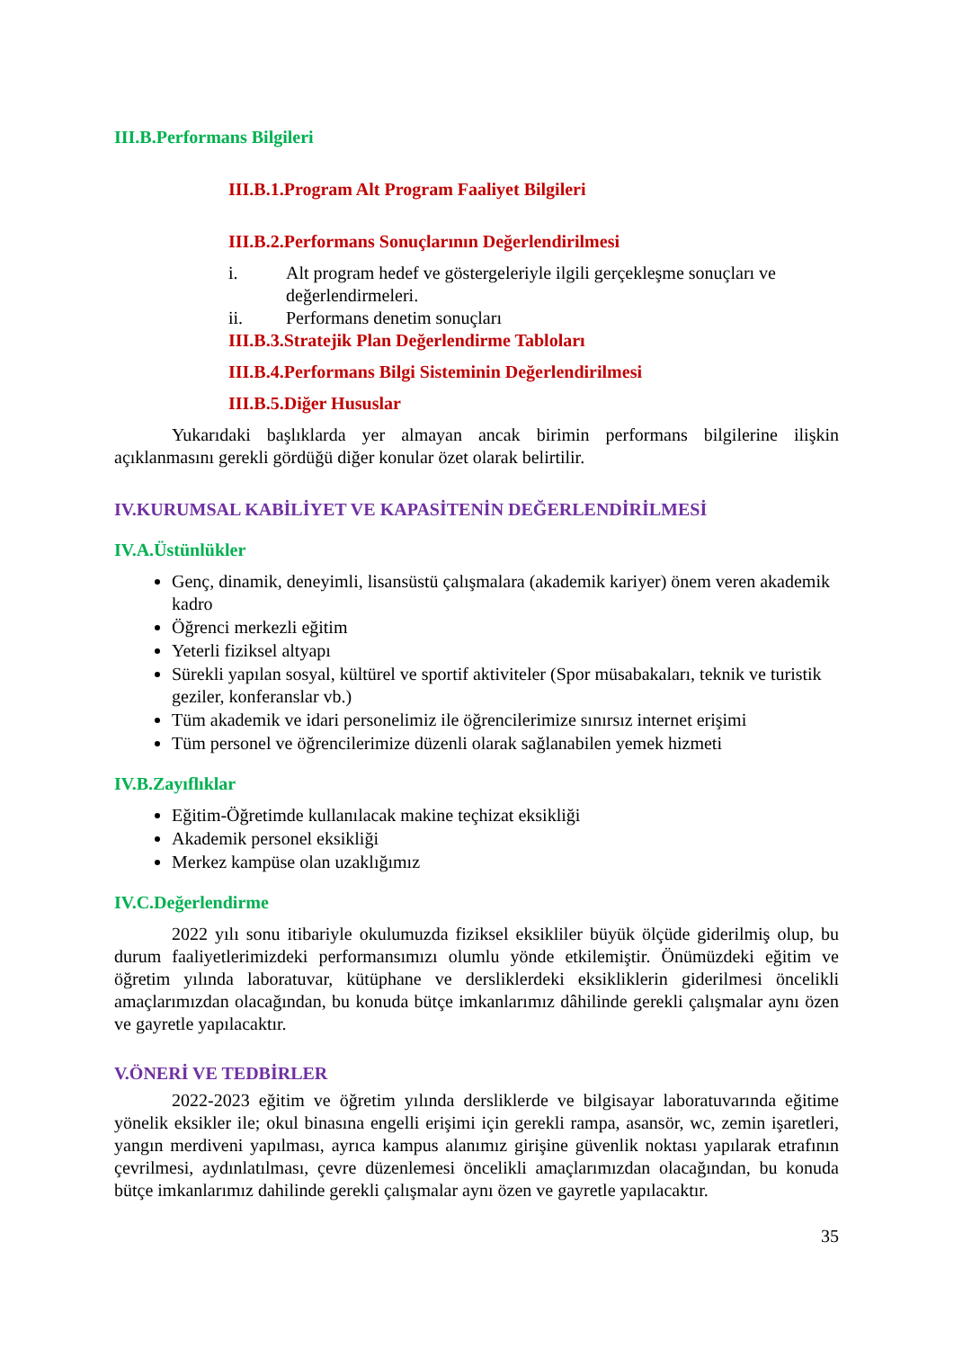III.B.Performans Bilgileri
III.B.1.Program Alt Program Faaliyet Bilgileri
III.B.2.Performans Sonuçlarının Değerlendirilmesi
i. Alt program hedef ve göstergeleriyle ilgili gerçekleşme sonuçları ve değerlendirmeleri.
ii. Performans denetim sonuçları
III.B.3.Stratejik Plan Değerlendirme Tabloları
III.B.4.Performans Bilgi Sisteminin Değerlendirilmesi
III.B.5.Diğer Hususlar
Yukarıdaki başlıklarda yer almayan ancak birimin performans bilgilerine ilişkin açıklanmasını gerekli gördüğü diğer konular özet olarak belirtilir.
IV.KURUMSAL KABİLİYET VE KAPASİTENİN DEĞERLENDİRİLMESİ
IV.A.Üstünlükler
Genç, dinamik, deneyimli, lisansüstü çalışmalara (akademik kariyer) önem veren akademik kadro
Öğrenci merkezli eğitim
Yeterli fiziksel altyapı
Sürekli yapılan sosyal, kültürel ve sportif aktiviteler (Spor müsabakaları, teknik ve turistik geziler, konferanslar vb.)
Tüm akademik ve idari personelimiz ile öğrencilerimize sınırsız internet erişimi
Tüm personel ve öğrencilerimize düzenli olarak sağlanabilen yemek hizmeti
IV.B.Zayıflıklar
Eğitim-Öğretimde kullanılacak makine teçhizat eksikliği
Akademik personel eksikliği
Merkez kampüse olan uzaklığımız
IV.C.Değerlendirme
2022 yılı sonu itibariyle okulumuzda fiziksel eksikliler büyük ölçüde giderilmiş olup, bu durum faaliyetlerimizdeki performansımızı olumlu yönde etkilemiştir. Önümüzdeki eğitim ve öğretim yılında laboratuvar, kütüphane ve dersliklerdeki eksikliklerin giderilmesi öncelikli amaçlarımızdan olacağından, bu konuda bütçe imkanlarımız dâhilinde gerekli çalışmalar aynı özen ve gayretle yapılacaktır.
V.ÖNERİ VE TEDBİRLER
2022-2023 eğitim ve öğretim yılında dersliklerde ve bilgisayar laboratuvarında eğitime yönelik eksikler ile; okul binasına engelli erişimi için gerekli rampa, asansör, wc, zemin işaretleri, yangın merdiveni yapılması, ayrıca kampus alanımız girişine güvenlik noktası yapılarak etrafının çevrilmesi, aydınlatılması, çevre düzenlemesi öncelikli amaçlarımızdan olacağından, bu konuda bütçe imkanlarımız dahilinde gerekli çalışmalar aynı özen ve gayretle yapılacaktır.
35